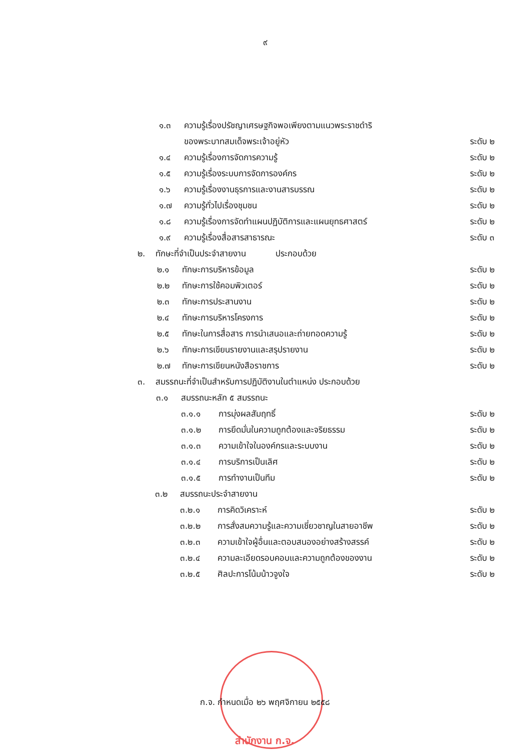๙
๑.๓ ความรู้เรื่องปรัชญาเศรษฐกิจพอเพียงตามแนวพระราชดำริ
ของพระบาทสมเด็จพระเจ้าอยู่หัว ระดับ ๒
๑.๔ ความรู้เรื่องการจัดการความรู้ ระดับ ๒
๑.๕ ความรู้เรื่องระบบการจัดการองค์กร ระดับ ๒
๑.๖ ความรู้เรื่องงานธุรการและงานสารบรรณ ระดับ ๒
๑.๗ ความรู้ทั่วไปเรื่องชุมชน ระดับ ๒
๑.๘ ความรู้เรื่องการจัดทำแผนปฏิบัติการและแผนยุทธศาสตร์ ระดับ ๒
๑.๙ ความรู้เรื่องสื่อสารสาธารณะ ระดับ ๓
๒. ทักษะที่จำเป็นประจำสายงาน ประกอบด้วย
๒.๑ ทักษะการบริหารข้อมูล ระดับ ๒
๒.๒ ทักษะการใช้คอมพิวเตอร์ ระดับ ๒
๒.๓ ทักษะการประสานงาน ระดับ ๒
๒.๔ ทักษะการบริหารโครงการ ระดับ ๒
๒.๕ ทักษะในการสื่อสาร การนำเสนอและถ่ายทอดความรู้ ระดับ ๒
๒.๖ ทักษะการเขียนรายงานและสรุปรายงาน ระดับ ๒
๒.๗ ทักษะการเขียนหนังสือราชการ ระดับ ๒
๓. สมรรถนะที่จำเป็นสำหรับการปฏิบัติงานในตำแหน่ง ประกอบด้วย
๓.๑ สมรรถนะหลัก ๕ สมรรถนะ
๓.๑.๑ การมุ่งผลสัมฤทธิ์ ระดับ ๒
๓.๑.๒ การยึดมั่นในความถูกต้องและจริยธรรม ระดับ ๒
๓.๑.๓ ความเข้าใจในองค์กรและระบบงาน ระดับ ๒
๓.๑.๔ การบริการเป็นเลิศ ระดับ ๒
๓.๑.๕ การทำงานเป็นทีม ระดับ ๒
๓.๒ สมรรถนะประจำสายงาน
๓.๒.๑ การคิดวิเคราะห์ ระดับ ๒
๓.๒.๒ การสั่งสมความรู้และความเชี่ยวชาญในสายอาชีพ ระดับ ๒
๓.๒.๓ ความเข้าใจผู้อื่นและตอบสนองอย่างสร้างสรรค์ ระดับ ๒
๓.๒.๔ ความละเอียดรอบคอบและความถูกต้องของงาน ระดับ ๒
๓.๒.๕ ศิลปะการโน้มน้าวจูงใจ ระดับ ๒
ก.จ. กำหนดเมื่อ ๒๖ พฤศจิกายน ๒๕๕๘
สำนักงาน ก.จ.